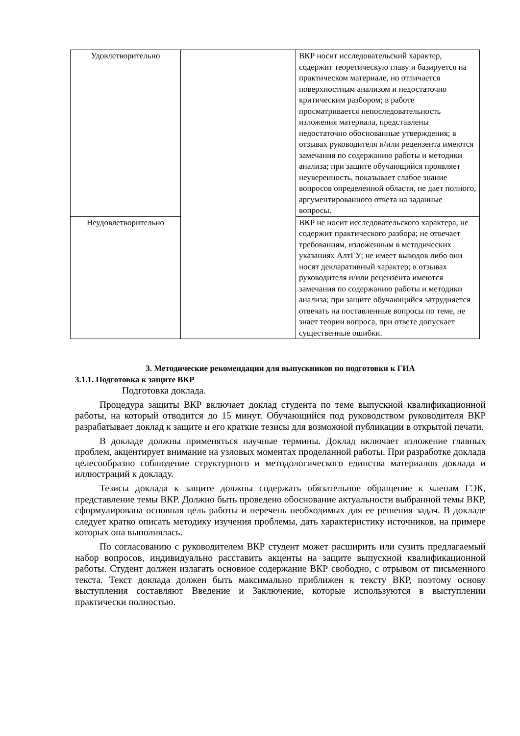| Удовлетворительно | | ВКР носит исследовательский характер, содержит теоретическую главу и базируется на практическом материале, но отличается поверхностным анализом и недостаточно критическим разбором; в работе просматривается непоследовательность изложения материала, представлены недостаточно обоснованные утверждения; в отзывах руководителя и/или рецензента имеются замечания по содержанию работы и методики анализа; при защите обучающийся проявляет неуверенность, показывает слабое знание вопросов определенной области, не дает полного, аргументированного ответа на заданные вопросы. |
| Неудовлетворительно | | ВКР не носит исследовательского характера, не содержит практического разбора; не отвечает требованиям, изложенным в методических указаниях АлтГУ; не имеет выводов либо они носят декларативный характер; в отзывах руководителя и/или рецензента имеются замечания по содержанию работы и методики анализа; при защите обучающийся затрудняется отвечать на поставленные вопросы по теме, не знает теории вопроса, при ответе допускает существенные ошибки. |
3. Методические рекомендации для выпускников по подготовки к ГИА
3.1.1. Подготовка к защите ВКР
Подготовка доклада.
Процедура защиты ВКР включает доклад студента по теме выпускной квалификационной работы, на который отводится до 15 минут. Обучающийся под руководством руководителя ВКР разрабатывает доклад к защите и его краткие тезисы для возможной публикации в открытой печати.
В докладе должны применяться научные термины. Доклад включает изложение главных проблем, акцентирует внимание на узловых моментах проделанной работы. При разработке доклада целесообразно соблюдение структурного и методологического единства материалов доклада и иллюстраций к докладу.
Тезисы доклада к защите должны содержать обязательное обращение к членам ГЭК, представление темы ВКР. Должно быть проведено обоснование актуальности выбранной темы ВКР, сформулирована основная цель работы и перечень необходимых для ее решения задач. В докладе следует кратко описать методику изучения проблемы, дать характеристику источников, на примере которых она выполнялась.
По согласованию с руководителем ВКР студент может расширить или сузить предлагаемый набор вопросов, индивидуально расставить акценты на защите выпускной квалификационной работы. Студент должен излагать основное содержание ВКР свободно, с отрывом от письменного текста. Текст доклада должен быть максимально приближен к тексту ВКР, поэтому основу выступления составляют Введение и Заключение, которые используются в выступлении практически полностью.